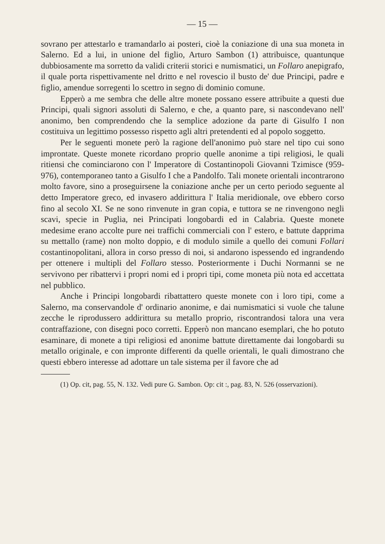— 15 —
sovrano per attestarlo e tramandarlo ai posteri, cioè la coniazione di una sua moneta in Salerno. Ed a lui, in unione del figlio, Arturo Sambon (1) attribuisce, quantunque dubbiosamente ma sorretto da validi criterii storici e numismatici, un Follaro anepigrafo, il quale porta rispettivamente nel dritto e nel rovescio il busto de' due Principi, padre e figlio, amendue sorregenti lo scettro in segno di dominio comune.
Epperò a me sembra che delle altre monete possano essere attribuite a questi due Principi, quali signori assoluti di Salerno, e che, a quanto pare, si nascondevano nell' anonimo, ben comprendendo che la semplice adozione da parte di Gisulfo I non costituiva un legittimo possesso rispetto agli altri pretendenti ed al popolo soggetto.
Per le seguenti monete però la ragione dell'anonimo può stare nel tipo cui sono improntate. Queste monete ricordano proprio quelle anonime a tipi religiosi, le quali ritiensi che cominciarono con l' Imperatore di Costantinopoli Giovanni Tzimisce (959-976), contemporaneo tanto a Gisulfo I che a Pandolfo. Tali monete orientali incontrarono molto favore, sino a proseguirsene la coniazione anche per un certo periodo seguente al detto Imperatore greco, ed invasero addirittura l' Italia meridionale, ove ebbero corso fino al secolo XI. Se ne sono rinvenute in gran copia, e tuttora se ne rinvengono negli scavi, specie in Puglia, nei Principati longobardi ed in Calabria. Queste monete medesime erano accolte pure nei traffichi commerciali con l' estero, e battute dapprima su mettallo (rame) non molto doppio, e di modulo simile a quello dei comuni Follari costantinopolitani, allora in corso presso di noi, si andarono ispessendo ed ingrandendo per ottenere i multipli del Follaro stesso. Posteriormente i Duchi Normanni se ne servivono per ribattervi i propri nomi ed i propri tipi, come moneta più nota ed accettata nel pubblico.
Anche i Principi longobardi ribattattero queste monete con i loro tipi, come a Salerno, ma conservandole d' ordinario anonime, e dai numismatici si vuole che talune zecche le riprodussero addirittura su metallo proprio, riscontrandosi talora una vera contraffazione, con disegni poco corretti. Epperò non mancano esemplari, che ho potuto esaminare, di monete a tipi religiosi ed anonime battute direttamente dai longobardi su metallo originale, e con impronte differenti da quelle orientali, le quali dimostrano che questi ebbero interesse ad adottare un tale sistema per il favore che ad
(1) Op. cit, pag. 55, N. 132. Vedi pure G. Sambon. Op: cit :, pag. 83, N. 526 (osservazioni).